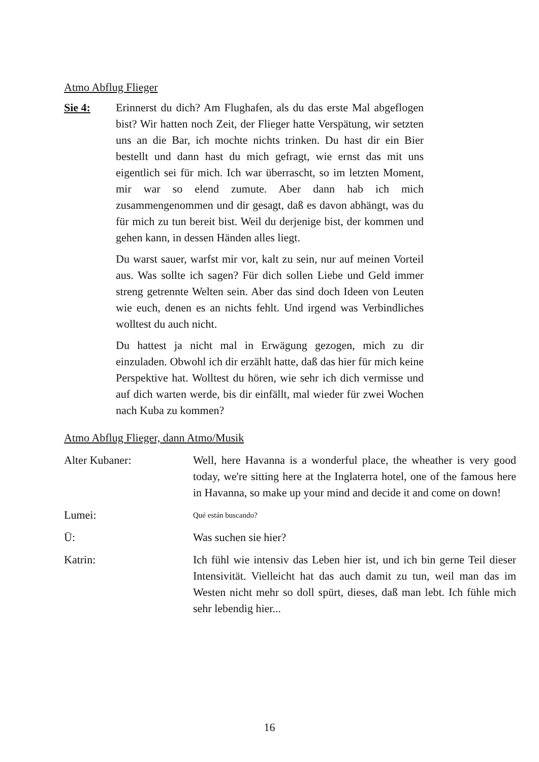Atmo Abflug Flieger
Sie 4: Erinnerst du dich? Am Flughafen, als du das erste Mal abgeflogen bist? Wir hatten noch Zeit, der Flieger hatte Verspätung, wir setzten uns an die Bar, ich mochte nichts trinken. Du hast dir ein Bier bestellt und dann hast du mich gefragt, wie ernst das mit uns eigentlich sei für mich. Ich war überrascht, so im letzten Moment, mir war so elend zumute. Aber dann hab ich mich zusammengenommen und dir gesagt, daß es davon abhängt, was du für mich zu tun bereit bist. Weil du derjenige bist, der kommen und gehen kann, in dessen Händen alles liegt.
Du warst sauer, warfst mir vor, kalt zu sein, nur auf meinen Vorteil aus. Was sollte ich sagen? Für dich sollen Liebe und Geld immer streng getrennte Welten sein. Aber das sind doch Ideen von Leuten wie euch, denen es an nichts fehlt. Und irgend was Verbindliches wolltest du auch nicht.
Du hattest ja nicht mal in Erwägung gezogen, mich zu dir einzuladen. Obwohl ich dir erzählt hatte, daß das hier für mich keine Perspektive hat. Wolltest du hören, wie sehr ich dich vermisse und auf dich warten werde, bis dir einfällt, mal wieder für zwei Wochen nach Kuba zu kommen?
Atmo Abflug Flieger, dann Atmo/Musik
Alter Kubaner: Well, here Havanna is a wonderful place, the wheather is very good today, we're sitting here at the Inglaterra hotel, one of the famous here in Havanna, so make up your mind and decide it and come on down!
Lumei:
Qué están buscando?
Ü: Was suchen sie hier?
Katrin: Ich fühl wie intensiv das Leben hier ist, und ich bin gerne Teil dieser Intensivität. Vielleicht hat das auch damit zu tun, weil man das im Westen nicht mehr so doll spürt, dieses, daß man lebt. Ich fühle mich sehr lebendig hier...
16